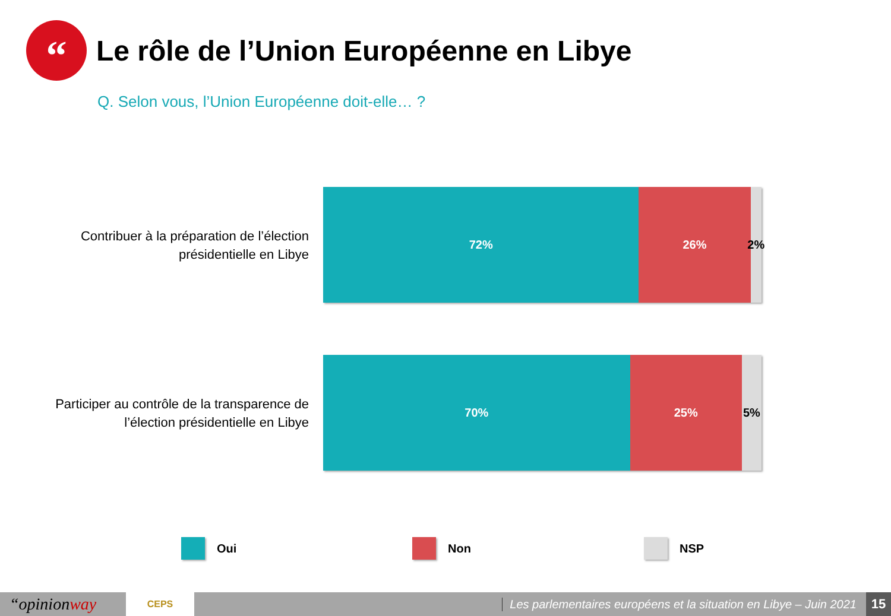“
Le rôle de l’Union Européenne en Libye
Q. Selon vous, l’Union Européenne doit-elle… ?
Contribuer à la préparation de l’élection
présidentielle en Libye
72% 26% 2%
Participer au contrôle de la transparence de
l’élection présidentielle en Libye
70% 25% 5%
Oui Non NSP
“opinionway CEPS Les parlementaires européens et la situation en Libye – Juin 2021 15